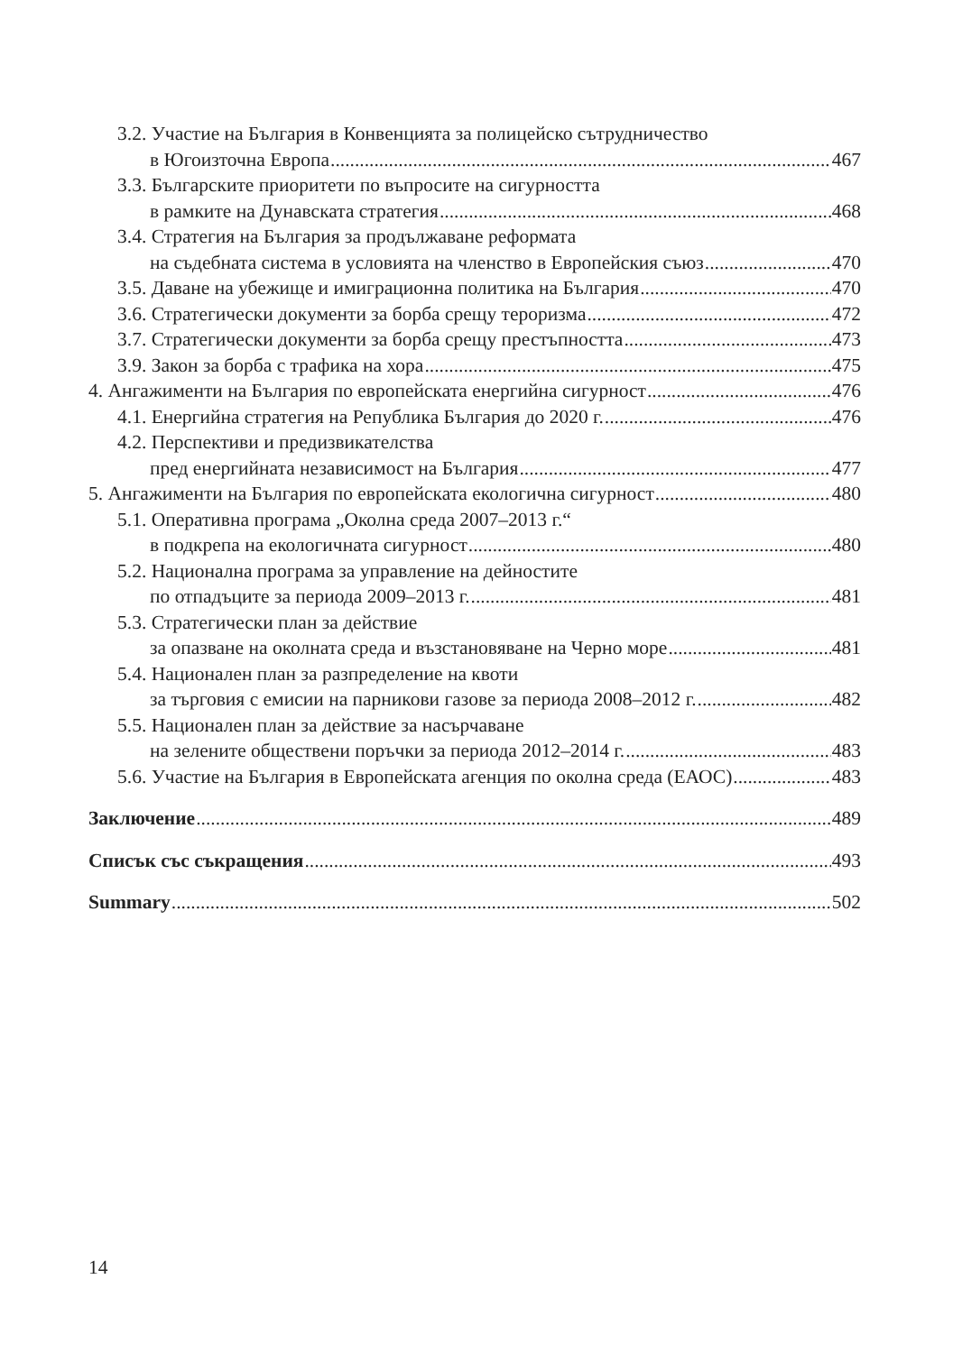3.2. Участие на България в Конвенцията за полицейско сътрудничество
в Югоизточна Европа 467
3.3. Българските приоритети по въпросите на сигурността
в рамките на Дунавската стратегия 468
3.4. Стратегия на България за продължаване реформата
на съдебната система в условията на членство в Европейския съюз 470
3.5. Даване на убежище и имиграционна политика на България 470
3.6. Стратегически документи за борба срещу тероризма 472
3.7. Стратегически документи за борба срещу престъпността 473
3.9. Закон за борба с трафика на хора 475
4. Ангажименти на България по европейската енергийна сигурност 476
4.1. Енергийна стратегия на Република България до 2020 г. 476
4.2. Перспективи и предизвикателства
пред енергийната независимост на България 477
5. Ангажименти на България по европейската екологична сигурност 480
5.1. Оперативна програма „Околна среда 2007–2013 г.“
в подкрепа на екологичната сигурност 480
5.2. Национална програма за управление на дейностите
по отпадъците за периода 2009–2013 г. 481
5.3. Стратегически план за действие
за опазване на околната среда и възстановяване на Черно море 481
5.4. Национален план за разпределение на квоти
за търговия с емисии на парникови газове за периода 2008–2012 г. 482
5.5. Национален план за действие за насърчаване
на зелените обществени поръчки за периода 2012–2014 г. 483
5.6. Участие на България в Европейската агенция по околна среда (ЕАОС) 483
Заключение 489
Списък със съкращения 493
Summary 502
14